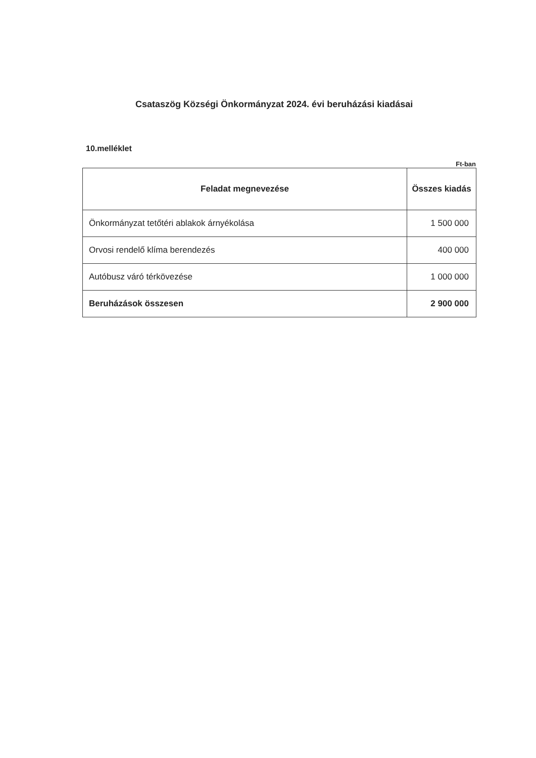Csataszög Községi Önkormányzat 2024. évi beruházási kiadásai
10.melléklet
Ft-ban
| Feladat megnevezése | Összes kiadás |
| --- | --- |
| Önkormányzat tetőtéri ablakok árnyékolása | 1 500 000 |
| Orvosi rendelő klíma berendezés | 400 000 |
| Autóbusz váró térkövezése | 1 000 000 |
| Beruházások összesen | 2 900 000 |